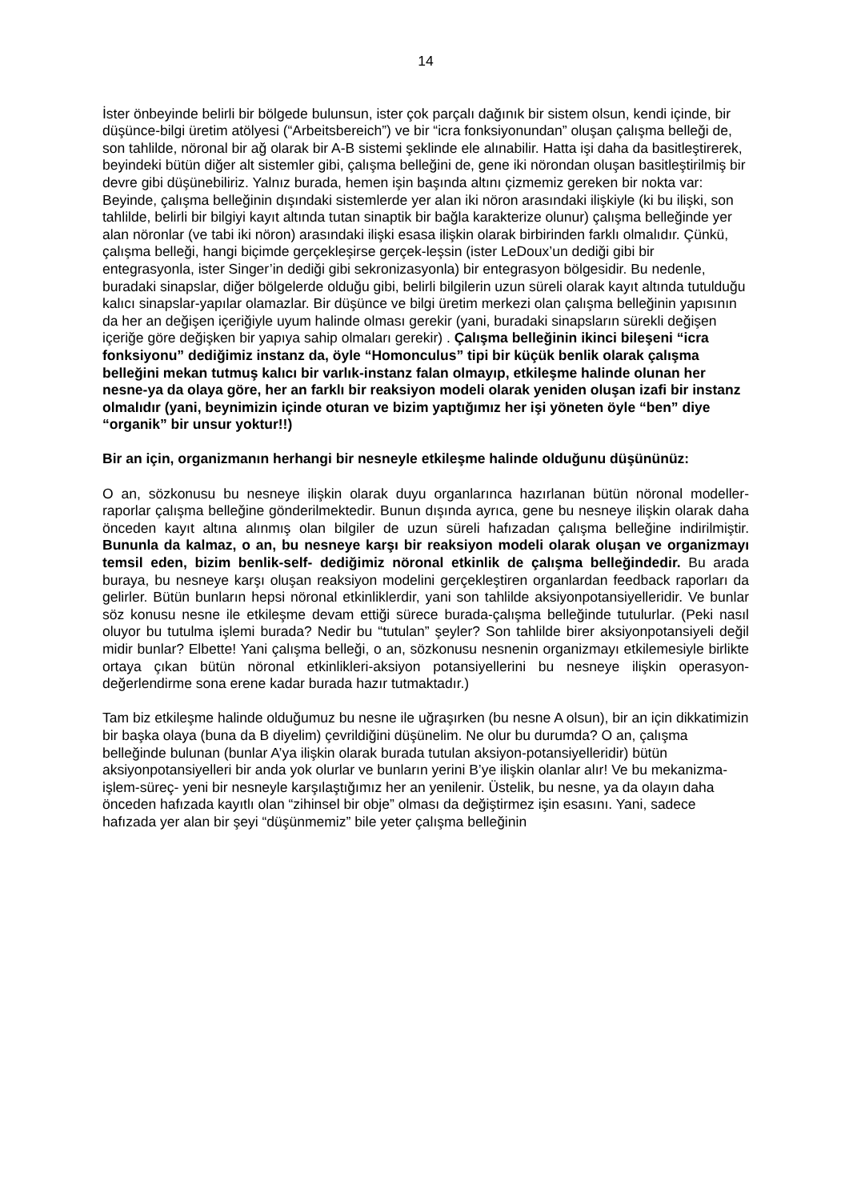14
İster önbeyinde belirli bir bölgede bulunsun, ister çok parçalı dağınık bir sistem olsun, kendi içinde, bir düşünce-bilgi üretim atölyesi (“Arbeitsbereich”) ve bir “icra fonksiyonundan” oluşan çalışma belleği de, son tahlilde, nöronal bir ağ olarak bir A-B sistemi şeklinde ele alınabilir. Hatta işi daha da basitleştirerek, beyindeki bütün diğer alt sistemler gibi, çalışma belleğini de, gene iki nörondan oluşan basitleştirilmiş bir devre gibi düşünebiliriz. Yalnız burada, hemen işin başında altını çizmemiz gereken bir nokta var: Beyinde, çalışma belleğinin dışındaki sistemlerde yer alan iki nöron arasındaki ilişkiyle (ki bu ilişki, son tahlilde, belirli bir bilgiyi kayıt altında tutan sinaptik bir bağla karakterize olunur) çalışma belleğinde yer alan nöronlar (ve tabi iki nöron) arasındaki ilişki esasa ilişkin olarak birbirinden farklı olmalıdır. Çünkü, çalışma belleği, hangi biçimde gerçekleşirse gerçek-leşsin (ister LeDoux’un dediği gibi bir entegrasyonla, ister Singer’in dediği gibi sekronizasyonla) bir entegrasyon bölgesidir. Bu nedenle, buradaki sinapslar, diğer bölgelerde olduğu gibi, belirli bilgilerin uzun süreli olarak kayıt altında tutulduğu kalıcı sinapslar-yapılar olamazlar. Bir düşünce ve bilgi üretim merkezi olan çalışma belleğinin yapısının da her an değişen içeriğiyle uyum halinde olması gerekir (yani, buradaki sinapsların sürekli değişen içeriğe göre değişken bir yapıya sahip olmaları gerekir) . Çalışma belleğinin ikinci bileşeni “icra fonksiyonu” dediğimiz instanz da, öyle “Homonculus” tipi bir küçük benlik olarak çalışma belleğini mekan tutmuş kalıcı bir varlık-instanz falan olmayıp, etkileşme halinde olunan her nesne-ya da olaya göre, her an farklı bir reaksiyon modeli olarak yeniden oluşan izafi bir instanz olmalıdır (yani, beynimizin içinde oturan ve bizim yaptığımız her işi yöneten öyle “ben” diye “organik” bir unsur yoktur!!)
Bir an için, organizmanın herhangi bir nesneyle etkileşme halinde olduğunu düşününüz:
O an, sözkonusu bu nesneye ilişkin olarak duyu organlarınca hazırlanan bütün nöronal modeller-raporlar çalışma belleğine gönderilmektedir. Bunun dışında ayrıca, gene bu nesneye ilişkin olarak daha önceden kayıt altına alınmış olan bilgiler de uzun süreli hafızadan çalışma belleğine indirilmiştir. Bununla da kalmaz, o an, bu nesneye karşı bir reaksiyon modeli olarak oluşan ve organizmayı temsil eden, bizim benlik-self- dediğimiz nöronal etkinlik de çalışma belleğindedir. Bu arada buraya, bu nesneye karşı oluşan reaksiyon modelini gerçekleştiren organlardan feedback raporları da gelirler. Bütün bunların hepsi nöronal etkinliklerdir, yani son tahlilde aksiyonpotansiyelleridir. Ve bunlar söz konusu nesne ile etkileşme devam ettiği sürece burada-çalışma belleğinde tutulurlar. (Peki nasıl oluyor bu tutulma işlemi burada? Nedir bu “tutulan” şeyler? Son tahlilde birer aksiyonpotansiyeli değil midir bunlar? Elbette! Yani çalışma belleği, o an, sözkonusu nesnenin organizmayı etkilemesiyle birlikte ortaya çıkan bütün nöronal etkinlikleri-aksiyon potansiyellerini bu nesneye ilişkin operasyon-değerlendirme sona erene kadar burada hazır tutmaktadır.)
Tam biz etkileşme halinde olduğumuz bu nesne ile uğraşırken (bu nesne A olsun), bir an için dikkatimizin bir başka olaya (buna da B diyelim) çevrildiğini düşünelim. Ne olur bu durumda? O an, çalışma belleğinde bulunan (bunlar A’ya ilişkin olarak burada tutulan aksiyon-potansiyelleridir) bütün aksiyonpotansiyelleri bir anda yok olurlar ve bunların yerini B’ye ilişkin olanlar alır! Ve bu mekanizma-işlem-süreç- yeni bir nesneyle karşılaştığımız her an yenilenir. Üstelik, bu nesne, ya da olayın daha önceden hafızada kayıtlı olan “zihinsel bir obje” olması da değiştirmez işin esasını. Yani, sadece hafızada yer alan bir şeyi “düşünmemiz” bile yeter çalışma belleğinin